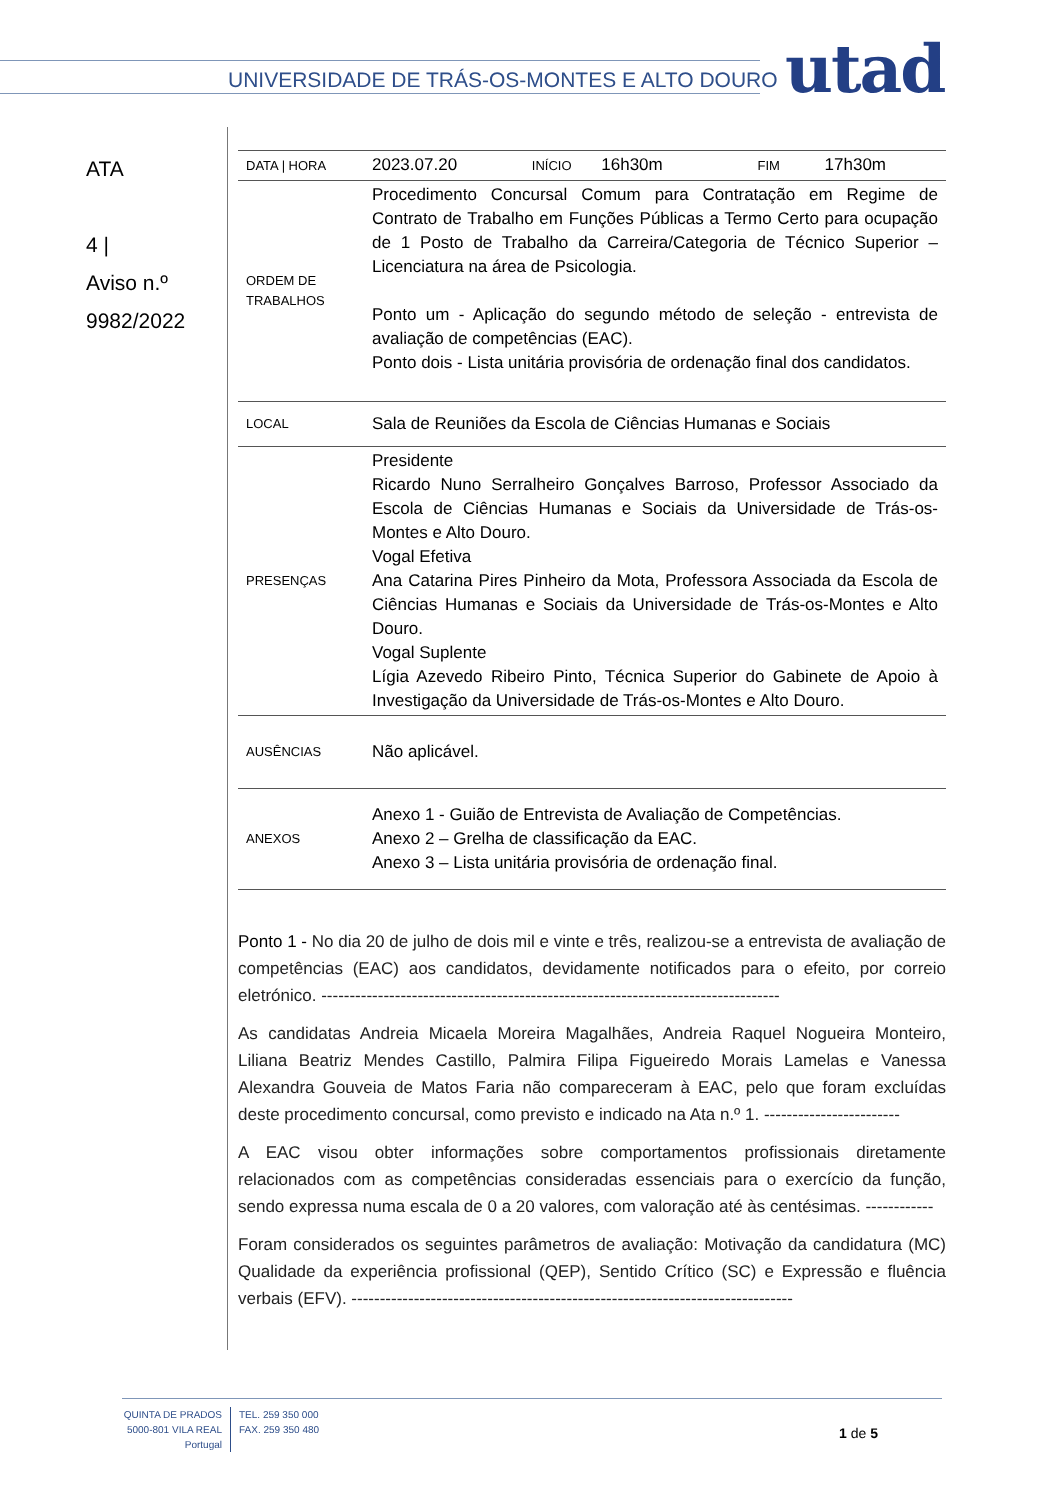UNIVERSIDADE DE TRÁS-OS-MONTES E ALTO DOURO
utad
ATA
4 |
Aviso n.º
9982/2022
| DATA / HORA | 2023.07.20 INÍCIO 16h30m FIM 17h30m |
| ORDEM DE TRABALHOS | Procedimento Concursal Comum para Contratação em Regime de Contrato de Trabalho em Funções Públicas a Termo Certo para ocupação de 1 Posto de Trabalho da Carreira/Categoria de Técnico Superior – Licenciatura na área de Psicologia. Ponto um - Aplicação do segundo método de seleção - entrevista de avaliação de competências (EAC). Ponto dois - Lista unitária provisória de ordenação final dos candidatos. |
| LOCAL | Sala de Reuniões da Escola de Ciências Humanas e Sociais |
| PRESENÇAS | Presidente Ricardo Nuno Serralheiro Gonçalves Barroso, Professor Associado da Escola de Ciências Humanas e Sociais da Universidade de Trás-os-Montes e Alto Douro. Vogal Efetiva Ana Catarina Pires Pinheiro da Mota, Professora Associada da Escola de Ciências Humanas e Sociais da Universidade de Trás-os-Montes e Alto Douro. Vogal Suplente Lígia Azevedo Ribeiro Pinto, Técnica Superior do Gabinete de Apoio à Investigação da Universidade de Trás-os-Montes e Alto Douro. |
| AUSÊNCIAS | Não aplicável. |
| ANEXOS | Anexo 1 - Guião de Entrevista de Avaliação de Competências. Anexo 2 – Grelha de classificação da EAC. Anexo 3 – Lista unitária provisória de ordenação final. |
Ponto 1 - No dia 20 de julho de dois mil e vinte e três, realizou-se a entrevista de avaliação de competências (EAC) aos candidatos, devidamente notificados para o efeito, por correio eletrónico. ---------------------------------------------------------------------------------
As candidatas Andreia Micaela Moreira Magalhães, Andreia Raquel Nogueira Monteiro, Liliana Beatriz Mendes Castillo, Palmira Filipa Figueiredo Morais Lamelas e Vanessa Alexandra Gouveia de Matos Faria não compareceram à EAC, pelo que foram excluídas deste procedimento concursal, como previsto e indicado na Ata n.º 1. ------------------------
A EAC visou obter informações sobre comportamentos profissionais diretamente relacionados com as competências consideradas essenciais para o exercício da função, sendo expressa numa escala de 0 a 20 valores, com valoração até às centésimas. ------------
Foram considerados os seguintes parâmetros de avaliação: Motivação da candidatura (MC) Qualidade da experiência profissional (QEP), Sentido Crítico (SC) e Expressão e fluência verbais (EFV). ------------------------------------------------------------------------------
QUINTA DE PRADOS
5000-801 VILA REAL
Portugal
TEL. 259 350 000
FAX. 259 350 480
1 de 5